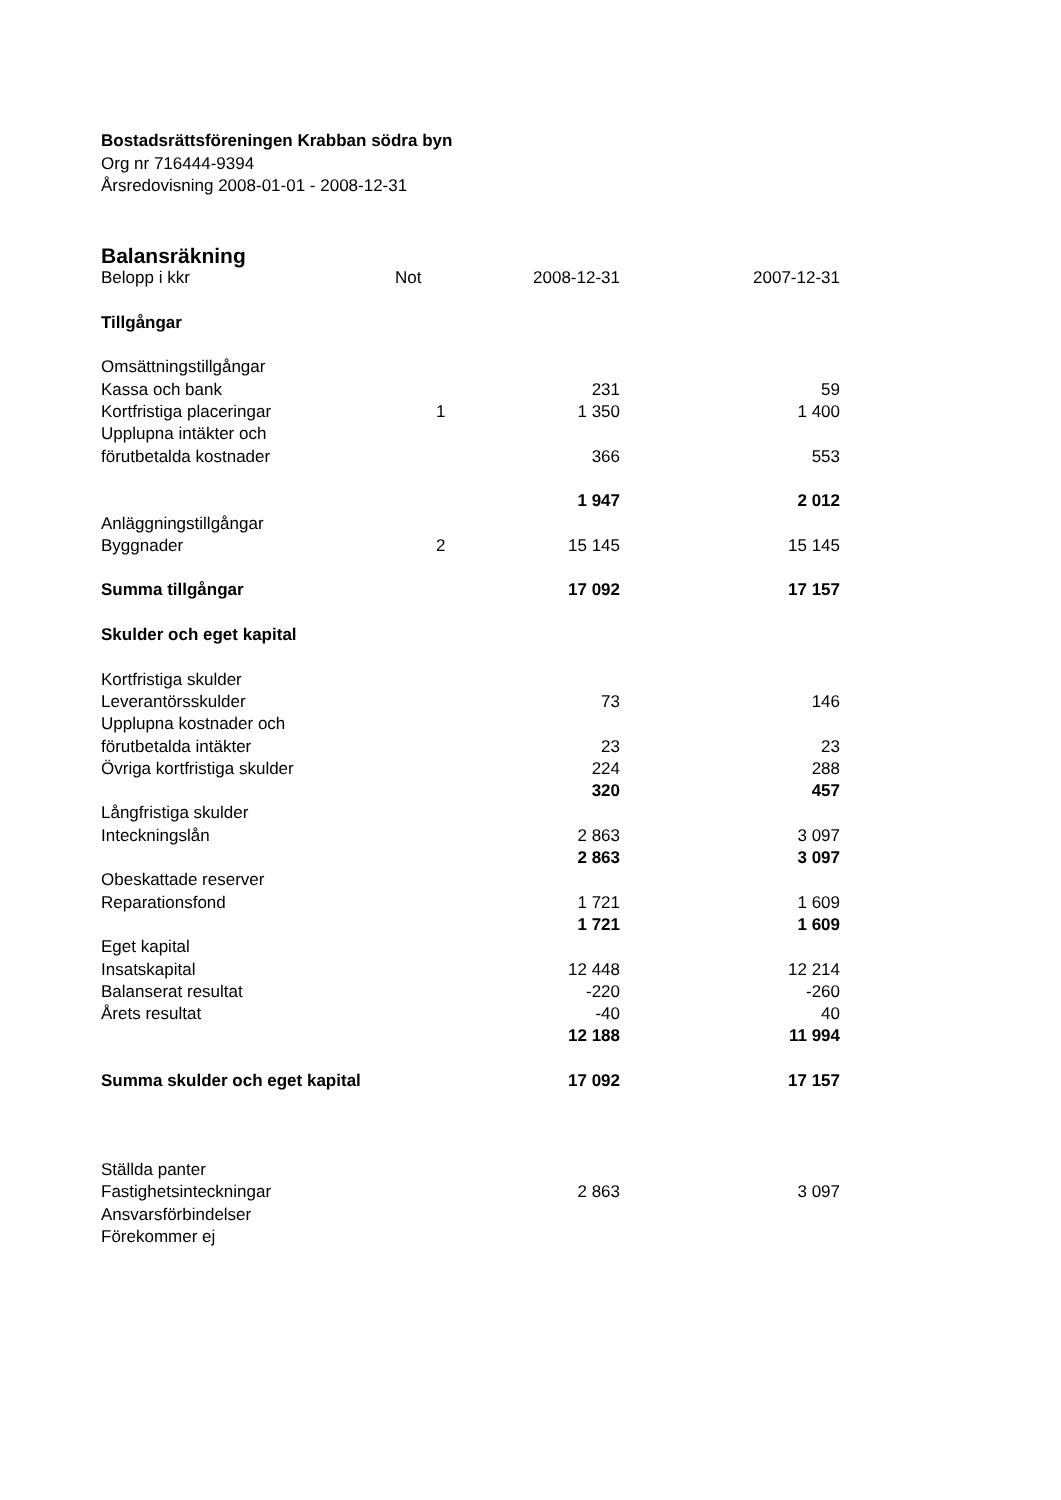Bostadsrättsföreningen Krabban södra byn
Org nr 716444-9394
Årsredovisning 2008-01-01 - 2008-12-31
| Balansräkning | | | |
| Belopp i kkr | Not | 2008-12-31 | 2007-12-31 |
| Tillgångar | | | |
| Omsättningstillgångar | | | |
| Kassa och bank | | 231 | 59 |
| Kortfristiga placeringar | 1 | 1 350 | 1 400 |
| Upplupna intäkter och | | | |
| förutbetalda kostnader | | 366 | 553 |
| | | 1 947 | 2 012 |
| Anläggningstillgångar | | | |
| Byggnader | 2 | 15 145 | 15 145 |
| Summa tillgångar | | 17 092 | 17 157 |
| Skulder och eget kapital | | | |
| Kortfristiga skulder | | | |
| Leverantörsskulder | | 73 | 146 |
| Upplupna kostnader och | | | |
| förutbetalda intäkter | | 23 | 23 |
| Övriga kortfristiga skulder | | 224 | 288 |
| | | 320 | 457 |
| Långfristiga skulder | | | |
| Inteckningslån | | 2 863 | 3 097 |
| | | 2 863 | 3 097 |
| Obeskattade reserver | | | |
| Reparationsfond | | 1 721 | 1 609 |
| | | 1 721 | 1 609 |
| Eget kapital | | | |
| Insatskapital | | 12 448 | 12 214 |
| Balanserat resultat | | -220 | -260 |
| Årets resultat | | -40 | 40 |
| | | 12 188 | 11 994 |
| Summa skulder och eget kapital | | 17 092 | 17 157 |
| Ställda panter | | | |
| Fastighetsinteckningar | | 2 863 | 3 097 |
| Ansvarsförbindelser | | | |
| Förekommer ej | | | |